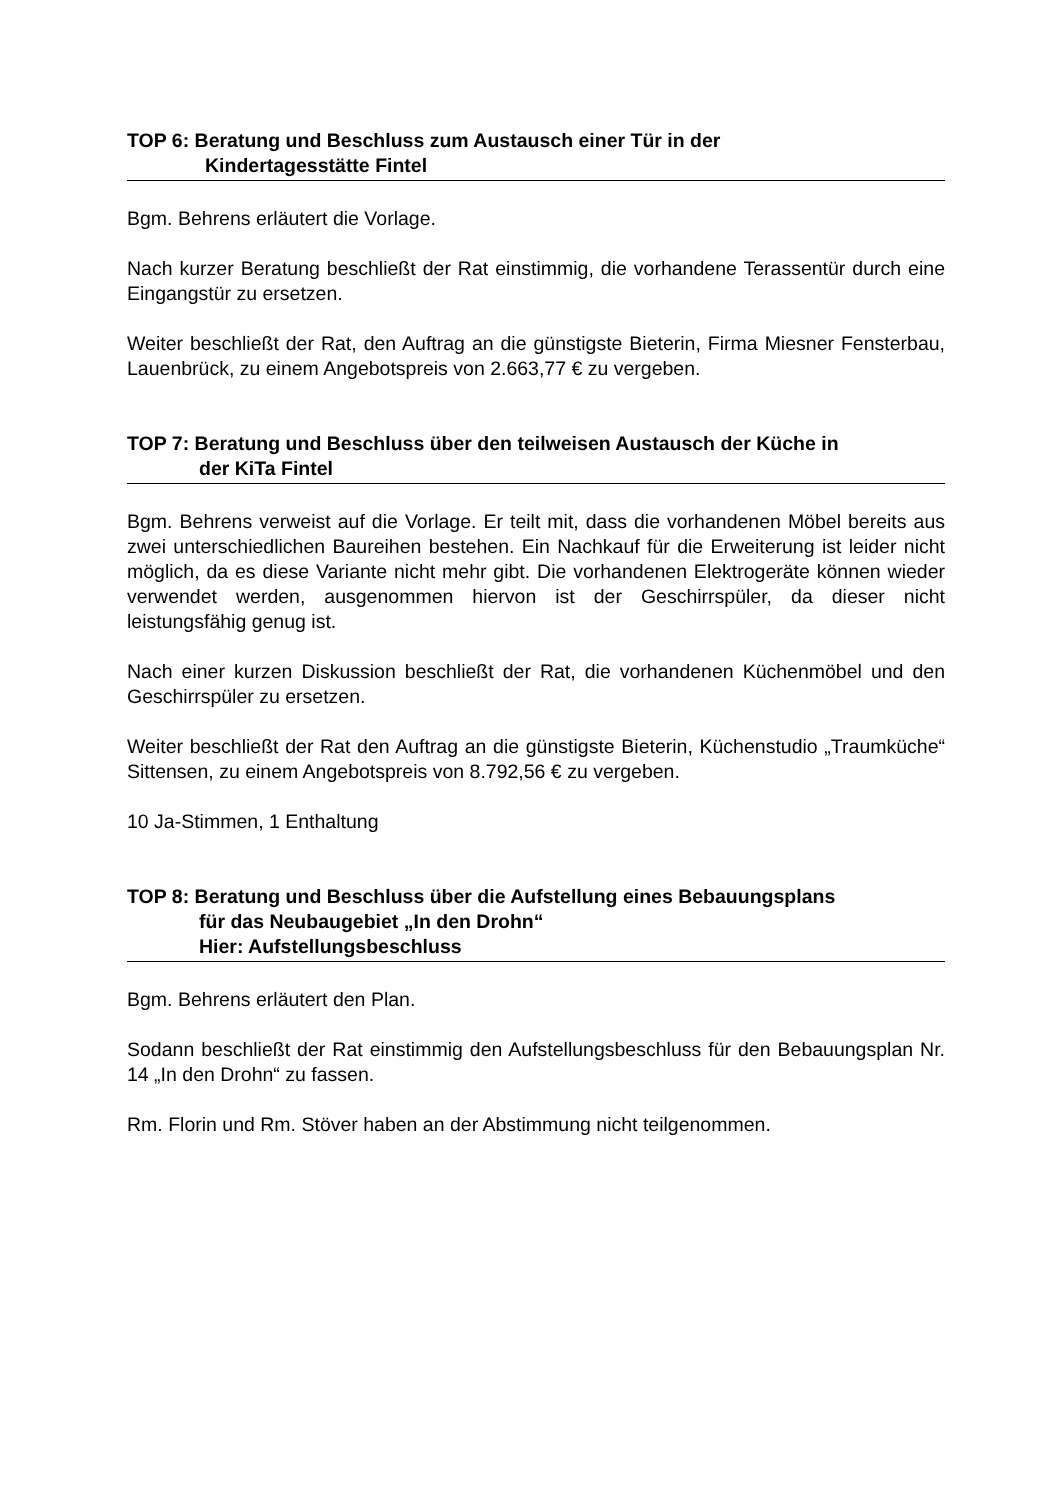TOP 6: Beratung und Beschluss zum Austausch einer Tür in der
Kindertagesstätte Fintel
Bgm. Behrens erläutert die Vorlage.
Nach kurzer Beratung beschließt der Rat einstimmig, die vorhandene Terassentür durch eine Eingangstür zu ersetzen.
Weiter beschließt der Rat, den Auftrag an die günstigste Bieterin, Firma Miesner Fensterbau, Lauenbrück, zu einem Angebotspreis von 2.663,77 € zu vergeben.
TOP 7: Beratung und Beschluss über den teilweisen Austausch der Küche in
der KiTa Fintel
Bgm. Behrens verweist auf die Vorlage. Er teilt mit, dass die vorhandenen Möbel bereits aus zwei unterschiedlichen Baureihen bestehen. Ein Nachkauf für die Erweiterung ist leider nicht möglich, da es diese Variante nicht mehr gibt. Die vorhandenen Elektrogeräte können wieder verwendet werden, ausgenommen hiervon ist der Geschirrspüler, da dieser nicht leistungsfähig genug ist.
Nach einer kurzen Diskussion beschließt der Rat, die vorhandenen Küchenmöbel und den Geschirrspüler zu ersetzen.
Weiter beschließt der Rat den Auftrag an die günstigste Bieterin, Küchenstudio „Traumküche“ Sittensen, zu einem Angebotspreis von 8.792,56 € zu vergeben.
10 Ja-Stimmen, 1 Enthaltung
TOP 8: Beratung und Beschluss über die Aufstellung eines Bebauungsplans
für das Neubaugebiet „In den Drohn“Hier: Aufstellungsbeschluss
Bgm. Behrens erläutert den Plan.
Sodann beschließt der Rat einstimmig den Aufstellungsbeschluss für den Bebauungsplan Nr. 14 „In den Drohn“ zu fassen.
Rm. Florin und Rm. Stöver haben an der Abstimmung nicht teilgenommen.